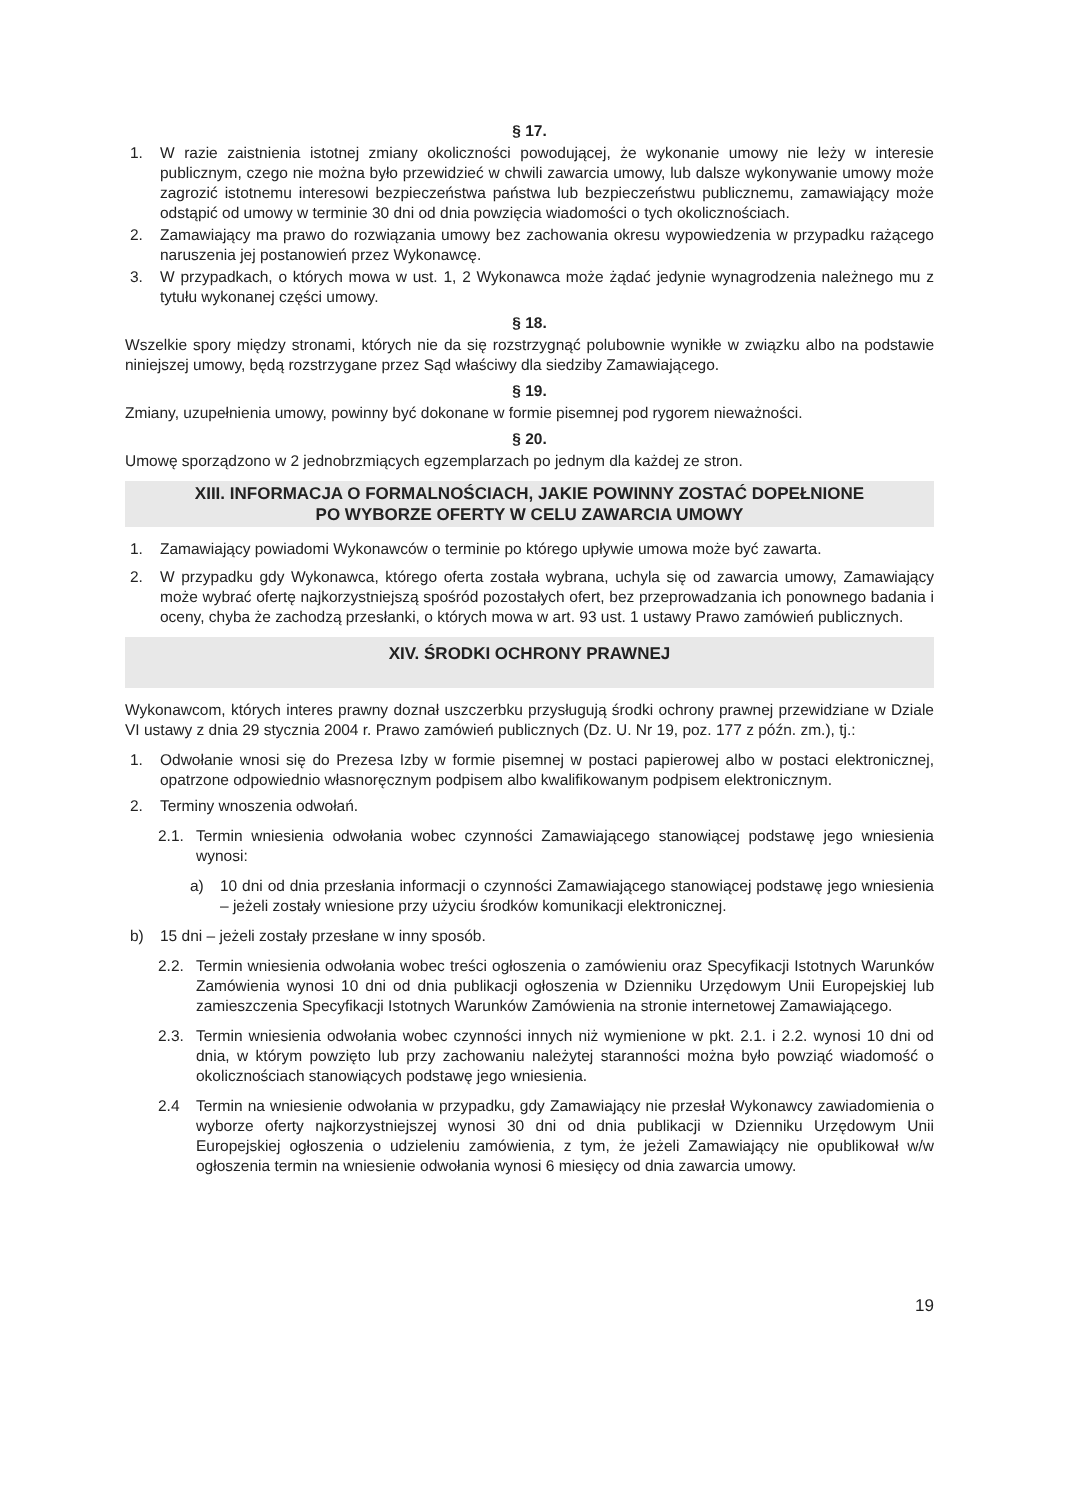§ 17.
1. W razie zaistnienia istotnej zmiany okoliczności powodującej, że wykonanie umowy nie leży w interesie publicznym, czego nie można było przewidzieć w chwili zawarcia umowy, lub dalsze wykonywanie umowy może zagrozić istotnemu interesowi bezpieczeństwa państwa lub bezpieczeństwu publicznemu, zamawiający może odstąpić od umowy w terminie 30 dni od dnia powzięcia wiadomości o tych okolicznościach.
2. Zamawiający ma prawo do rozwiązania umowy bez zachowania okresu wypowiedzenia w przypadku rażącego naruszenia jej postanowień przez Wykonawcę.
3. W przypadkach, o których mowa w ust. 1, 2 Wykonawca może żądać jedynie wynagrodzenia należnego mu z tytułu wykonanej części umowy.
§ 18.
Wszelkie spory między stronami, których nie da się rozstrzygnąć polubownie wynikłe w związku albo na podstawie niniejszej umowy, będą rozstrzygane przez Sąd właściwy dla siedziby Zamawiającego.
§ 19.
Zmiany, uzupełnienia umowy, powinny być dokonane w formie pisemnej pod rygorem nieważności.
§ 20.
Umowę sporządzono w 2 jednobrzmiących egzemplarzach po jednym dla każdej ze stron.
XIII. INFORMACJA O FORMALNOŚCIACH, JAKIE POWINNY ZOSTAĆ DOPEŁNIONE
PO WYBORZE OFERTY W CELU ZAWARCIA UMOWY
1. Zamawiający powiadomi Wykonawców o terminie po którego upływie umowa może być zawarta.
2. W przypadku gdy Wykonawca, którego oferta została wybrana, uchyla się od zawarcia umowy, Zamawiający może wybrać ofertę najkorzystniejszą spośród pozostałych ofert, bez przeprowadzania ich ponownego badania i oceny, chyba że zachodzą przesłanki, o których mowa w art. 93 ust. 1 ustawy Prawo zamówień publicznych.
XIV. ŚRODKI OCHRONY PRAWNEJ
Wykonawcom, których interes prawny doznał uszczerbku przysługują środki ochrony prawnej przewidziane w Dziale VI ustawy z dnia 29 stycznia 2004 r. Prawo zamówień publicznych (Dz. U. Nr 19, poz. 177 z późn. zm.), tj.:
1. Odwołanie wnosi się do Prezesa Izby w formie pisemnej w postaci papierowej albo w postaci elektronicznej, opatrzone odpowiednio własnoręcznym podpisem albo kwalifikowanym podpisem elektronicznym.
2. Terminy wnoszenia odwołań.
2.1. Termin wniesienia odwołania wobec czynności Zamawiającego stanowiącej podstawę jego wniesienia wynosi:
a) 10 dni od dnia przesłania informacji o czynności Zamawiającego stanowiącej podstawę jego wniesienia – jeżeli zostały wniesione przy użyciu środków komunikacji elektronicznej.
b) 15 dni – jeżeli zostały przesłane w inny sposób.
2.2. Termin wniesienia odwołania wobec treści ogłoszenia o zamówieniu oraz Specyfikacji Istotnych Warunków Zamówienia wynosi 10 dni od dnia publikacji ogłoszenia w Dzienniku Urzędowym Unii Europejskiej lub zamieszczenia Specyfikacji Istotnych Warunków Zamówienia na stronie internetowej Zamawiającego.
2.3. Termin wniesienia odwołania wobec czynności innych niż wymienione w pkt. 2.1. i 2.2. wynosi 10 dni od dnia, w którym powzięto lub przy zachowaniu należytej staranności można było powziąć wiadomość o okolicznościach stanowiących podstawę jego wniesienia.
2.4 Termin na wniesienie odwołania w przypadku, gdy Zamawiający nie przesłał Wykonawcy zawiadomienia o wyborze oferty najkorzystniejszej wynosi 30 dni od dnia publikacji w Dzienniku Urzędowym Unii Europejskiej ogłoszenia o udzieleniu zamówienia, z tym, że jeżeli Zamawiający nie opublikował w/w ogłoszenia termin na wniesienie odwołania wynosi 6 miesięcy od dnia zawarcia umowy.
19